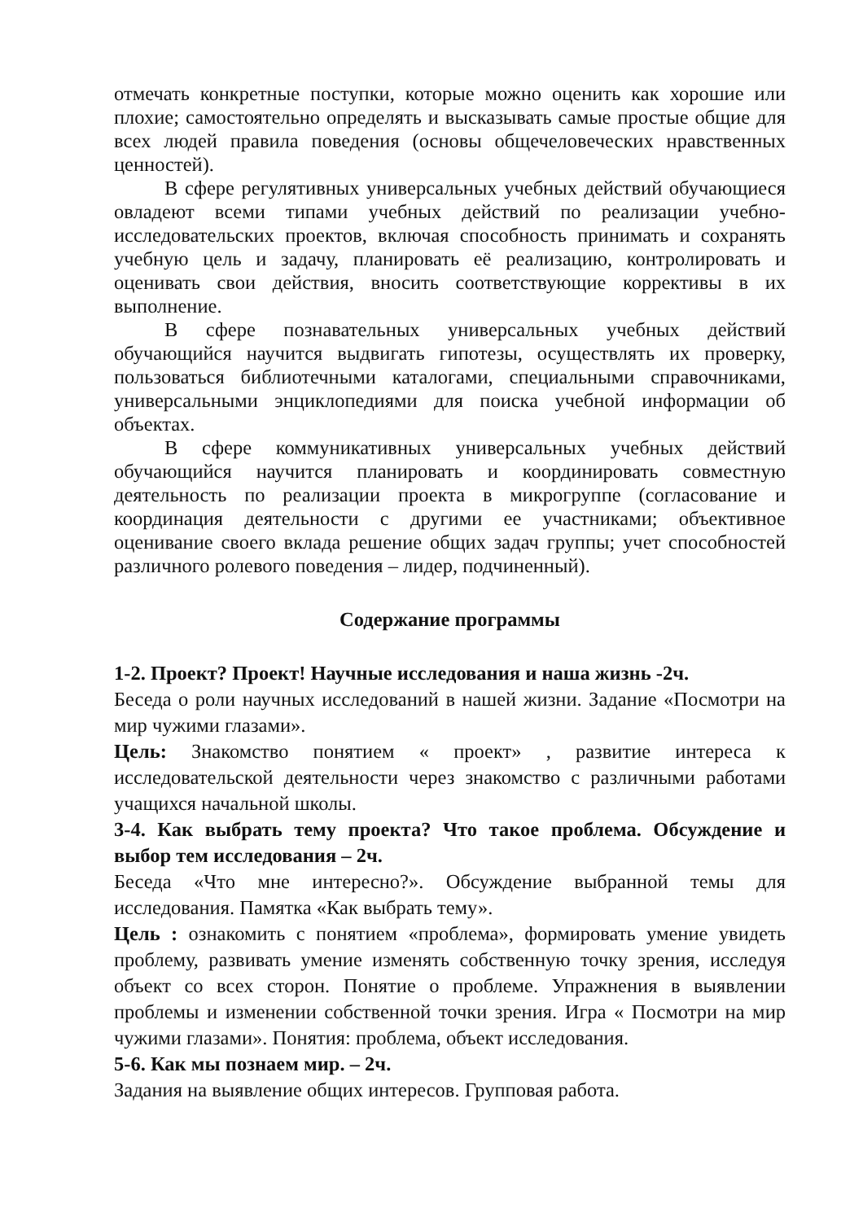отмечать конкретные поступки, которые можно оценить как хорошие или плохие; самостоятельно определять и высказывать самые простые общие для всех людей правила поведения (основы общечеловеческих нравственных ценностей).
В сфере регулятивных универсальных учебных действий обучающиеся овладеют всеми типами учебных действий по реализации учебно-исследовательских проектов, включая способность принимать и сохранять учебную цель и задачу, планировать её реализацию, контролировать и оценивать свои действия, вносить соответствующие коррективы в их выполнение.
В сфере познавательных универсальных учебных действий обучающийся научится выдвигать гипотезы, осуществлять их проверку, пользоваться библиотечными каталогами, специальными справочниками, универсальными энциклопедиями для поиска учебной информации об объектах.
В сфере коммуникативных универсальных учебных действий обучающийся научится планировать и координировать совместную деятельность по реализации проекта в микрогруппе (согласование и координация деятельности с другими ее участниками; объективное оценивание своего вклада решение общих задач группы; учет способностей различного ролевого поведения – лидер, подчиненный).
Содержание программы
1-2. Проект? Проект! Научные исследования и наша жизнь -2ч.
Беседа о роли научных исследований в нашей жизни. Задание «Посмотри на мир чужими глазами».
Цель: Знакомство понятием « проект» , развитие интереса к исследовательской деятельности через знакомство с различными работами учащихся начальной школы.
3-4. Как выбрать тему проекта? Что такое проблема. Обсуждение и выбор тем исследования – 2ч.
Беседа «Что мне интересно?». Обсуждение выбранной темы для исследования. Памятка «Как выбрать тему».
Цель : ознакомить с понятием «проблема», формировать умение увидеть проблему, развивать умение изменять собственную точку зрения, исследуя объект со всех сторон. Понятие о проблеме. Упражнения в выявлении проблемы и изменении собственной точки зрения. Игра « Посмотри на мир чужими глазами». Понятия: проблема, объект исследования.
5-6. Как мы познаем мир. – 2ч.
Задания на выявление общих интересов. Групповая работа.